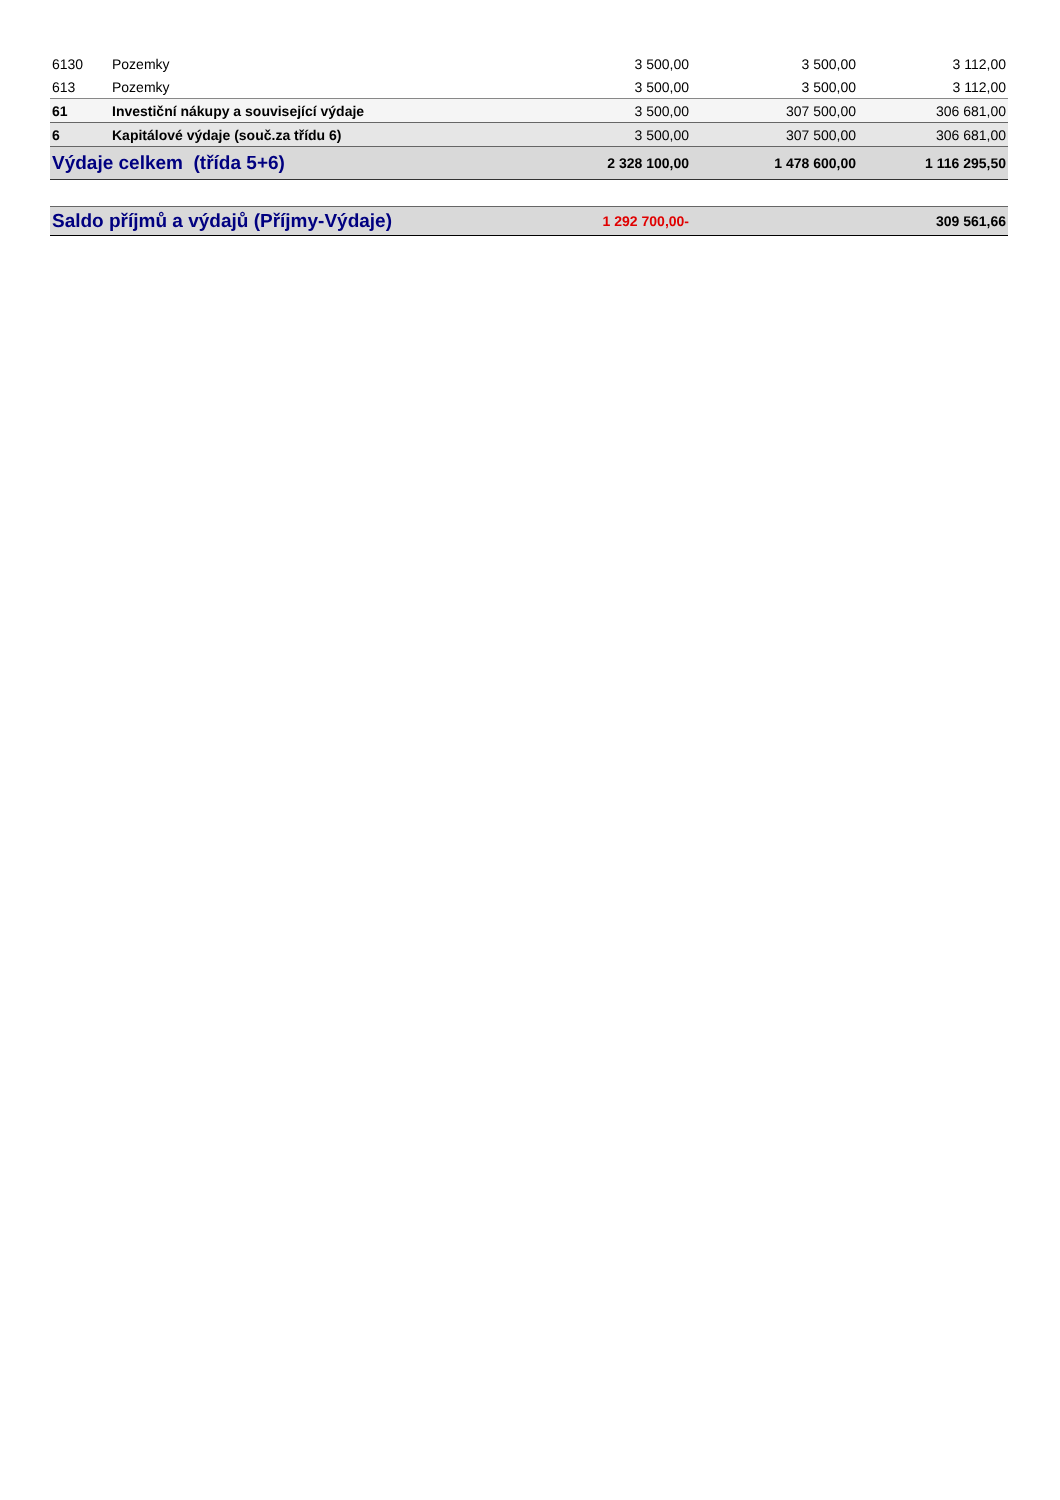| 6130 | Pozemky | 3 500,00 | 3 500,00 | 3 112,00 |
| 613 | Pozemky | 3 500,00 | 3 500,00 | 3 112,00 |
| 61 | Investiční nákupy a související výdaje | 3 500,00 | 307 500,00 | 306 681,00 |
| 6 | Kapitálové výdaje (souč.za třídu 6) | 3 500,00 | 307 500,00 | 306 681,00 |
| Výdaje celkem (třída 5+6) | | 2 328 100,00 | 1 478 600,00 | 1 116 295,50 |
| Saldo příjmů a výdajů (Příjmy-Výdaje) | | 1 292 700,00- | | 309 561,66 |